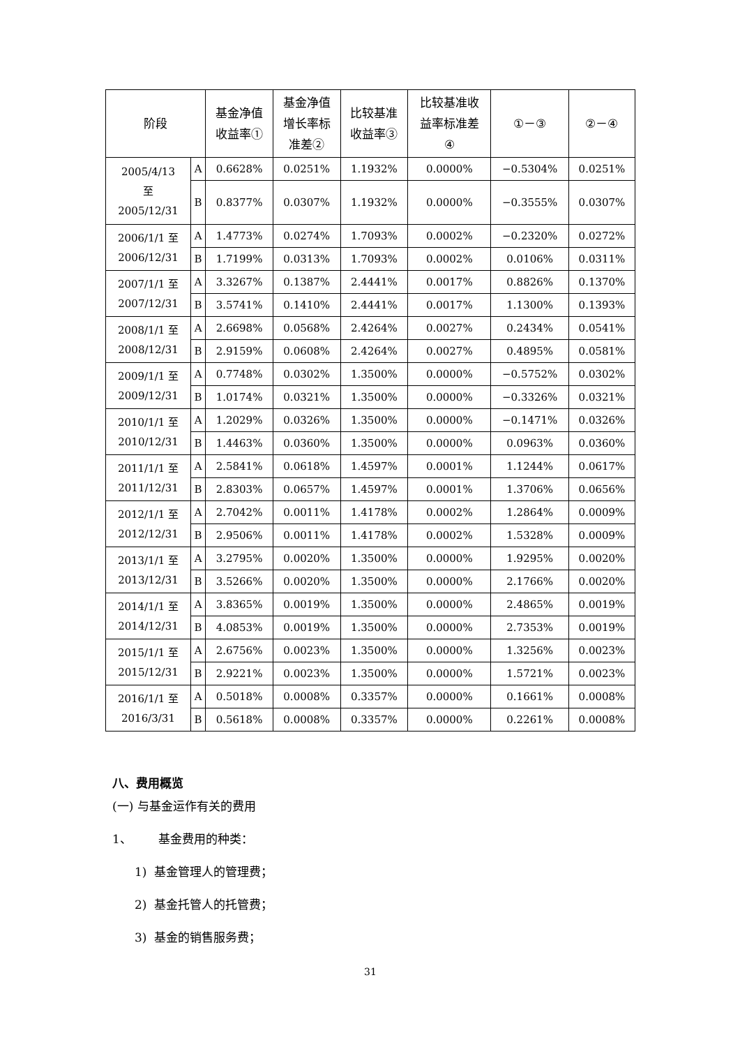| 阶段 | | 基金净值 收益率① | 基金净值 增长率标 准差② | 比较基准 收益率③ | 比较基准收 益率标准差 ④ | ①－③ | ②－④ |
| --- | --- | --- | --- | --- | --- | --- | --- |
| 2005/4/13 至 2005/12/31 | A | 0.6628% | 0.0251% | 1.1932% | 0.0000% | −0.5304% | 0.0251% |
| | B | 0.8377% | 0.0307% | 1.1932% | 0.0000% | −0.3555% | 0.0307% |
| 2006/1/1 至 2006/12/31 | A | 1.4773% | 0.0274% | 1.7093% | 0.0002% | −0.2320% | 0.0272% |
| | B | 1.7199% | 0.0313% | 1.7093% | 0.0002% | 0.0106% | 0.0311% |
| 2007/1/1 至 2007/12/31 | A | 3.3267% | 0.1387% | 2.4441% | 0.0017% | 0.8826% | 0.1370% |
| | B | 3.5741% | 0.1410% | 2.4441% | 0.0017% | 1.1300% | 0.1393% |
| 2008/1/1 至 2008/12/31 | A | 2.6698% | 0.0568% | 2.4264% | 0.0027% | 0.2434% | 0.0541% |
| | B | 2.9159% | 0.0608% | 2.4264% | 0.0027% | 0.4895% | 0.0581% |
| 2009/1/1 至 2009/12/31 | A | 0.7748% | 0.0302% | 1.3500% | 0.0000% | −0.5752% | 0.0302% |
| | B | 1.0174% | 0.0321% | 1.3500% | 0.0000% | −0.3326% | 0.0321% |
| 2010/1/1 至 2010/12/31 | A | 1.2029% | 0.0326% | 1.3500% | 0.0000% | −0.1471% | 0.0326% |
| | B | 1.4463% | 0.0360% | 1.3500% | 0.0000% | 0.0963% | 0.0360% |
| 2011/1/1 至 2011/12/31 | A | 2.5841% | 0.0618% | 1.4597% | 0.0001% | 1.1244% | 0.0617% |
| | B | 2.8303% | 0.0657% | 1.4597% | 0.0001% | 1.3706% | 0.0656% |
| 2012/1/1 至 2012/12/31 | A | 2.7042% | 0.0011% | 1.4178% | 0.0002% | 1.2864% | 0.0009% |
| | B | 2.9506% | 0.0011% | 1.4178% | 0.0002% | 1.5328% | 0.0009% |
| 2013/1/1 至 2013/12/31 | A | 3.2795% | 0.0020% | 1.3500% | 0.0000% | 1.9295% | 0.0020% |
| | B | 3.5266% | 0.0020% | 1.3500% | 0.0000% | 2.1766% | 0.0020% |
| 2014/1/1 至 2014/12/31 | A | 3.8365% | 0.0019% | 1.3500% | 0.0000% | 2.4865% | 0.0019% |
| | B | 4.0853% | 0.0019% | 1.3500% | 0.0000% | 2.7353% | 0.0019% |
| 2015/1/1 至 2015/12/31 | A | 2.6756% | 0.0023% | 1.3500% | 0.0000% | 1.3256% | 0.0023% |
| | B | 2.9221% | 0.0023% | 1.3500% | 0.0000% | 1.5721% | 0.0023% |
| 2016/1/1 至 2016/3/31 | A | 0.5018% | 0.0008% | 0.3357% | 0.0000% | 0.1661% | 0.0008% |
| | B | 0.5618% | 0.0008% | 0.3357% | 0.0000% | 0.2261% | 0.0008% |
八、费用概览
(一) 与基金运作有关的费用
1、 基金费用的种类：
1) 基金管理人的管理费；
2) 基金托管人的托管费；
3) 基金的销售服务费；
31